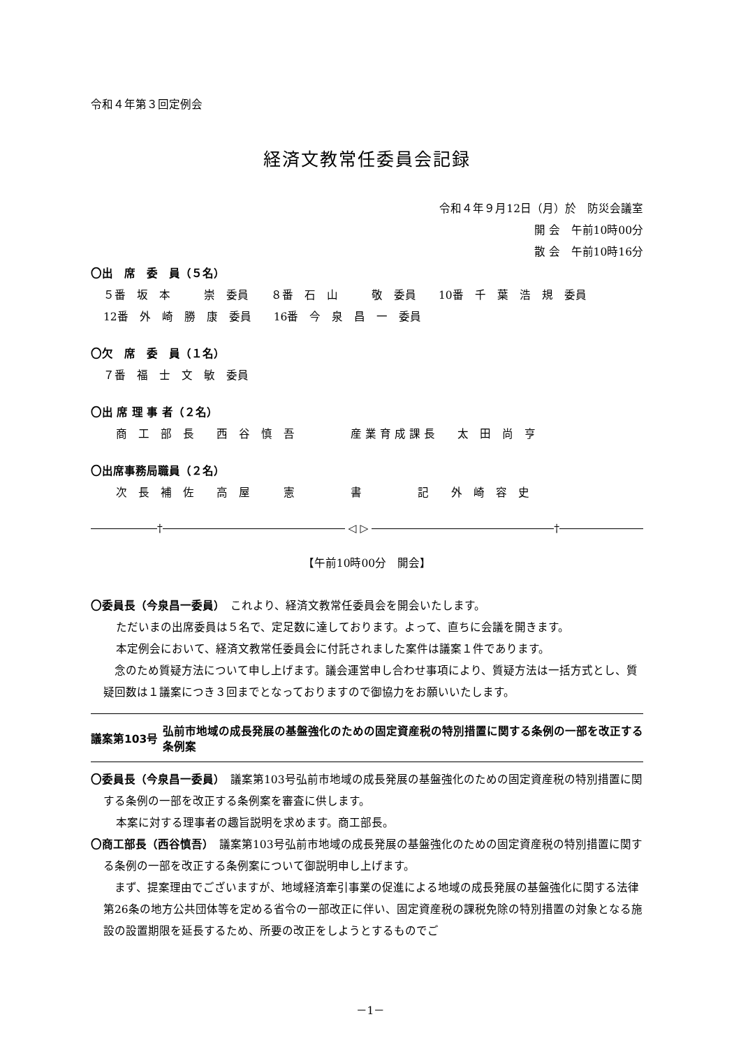令和４年第３回定例会
経済文教常任委員会記録
令和４年９月12日（月）於　防災会議室
開 会　午前10時00分
散 会　午前10時16分
〇出　席　委　員（５名）
５番　坂　本　　　崇　委員　　８番　石　山　　　敬　委員　　10番　千　葉　浩　規　委員
12番　外　崎　勝　康　委員　　16番　今　泉　昌　一　委員
〇欠　席　委　員（１名）
７番　福　士　文　敏　委員
〇出 席 理 事 者（２名）
商　工　部　長　　西　谷　慎　吾　　　　　産 業 育 成 課 長　　太　田　尚　亨
〇出席事務局職員（２名）
次　長　補　佐　　高　屋　　　憲　　　　　書　　　　　記　　外　崎　容　史
† ◁ ▷ †
【午前10時00分　開会】
〇委員長（今泉昌一委員）　これより、経済文教常任委員会を開会いたします。
ただいまの出席委員は５名で、定足数に達しております。よって、直ちに会議を開きます。
本定例会において、経済文教常任委員会に付託されました案件は議案１件であります。
　念のため質疑方法について申し上げます。議会運営申し合わせ事項により、質疑方法は一括方式とし、質疑回数は１議案につき３回までとなっておりますので御協力をお願いいたします。
議案第103号
弘前市地域の成長発展の基盤強化のための固定資産税の特別措置に関する条例の一部を改正する条例案
〇委員長（今泉昌一委員）　議案第103号弘前市地域の成長発展の基盤強化のための固定資産税の特別措置に関する条例の一部を改正する条例案を審査に供します。
本案に対する理事者の趣旨説明を求めます。商工部長。
〇商工部長（西谷慎吾）　議案第103号弘前市地域の成長発展の基盤強化のための固定資産税の特別措置に関する条例の一部を改正する条例案について御説明申し上げます。
　まず、提案理由でございますが、地域経済牽引事業の促進による地域の成長発展の基盤強化に関する法律第26条の地方公共団体等を定める省令の一部改正に伴い、固定資産税の課税免除の特別措置の対象となる施設の設置期限を延長するため、所要の改正をしようとするものでご
－1－